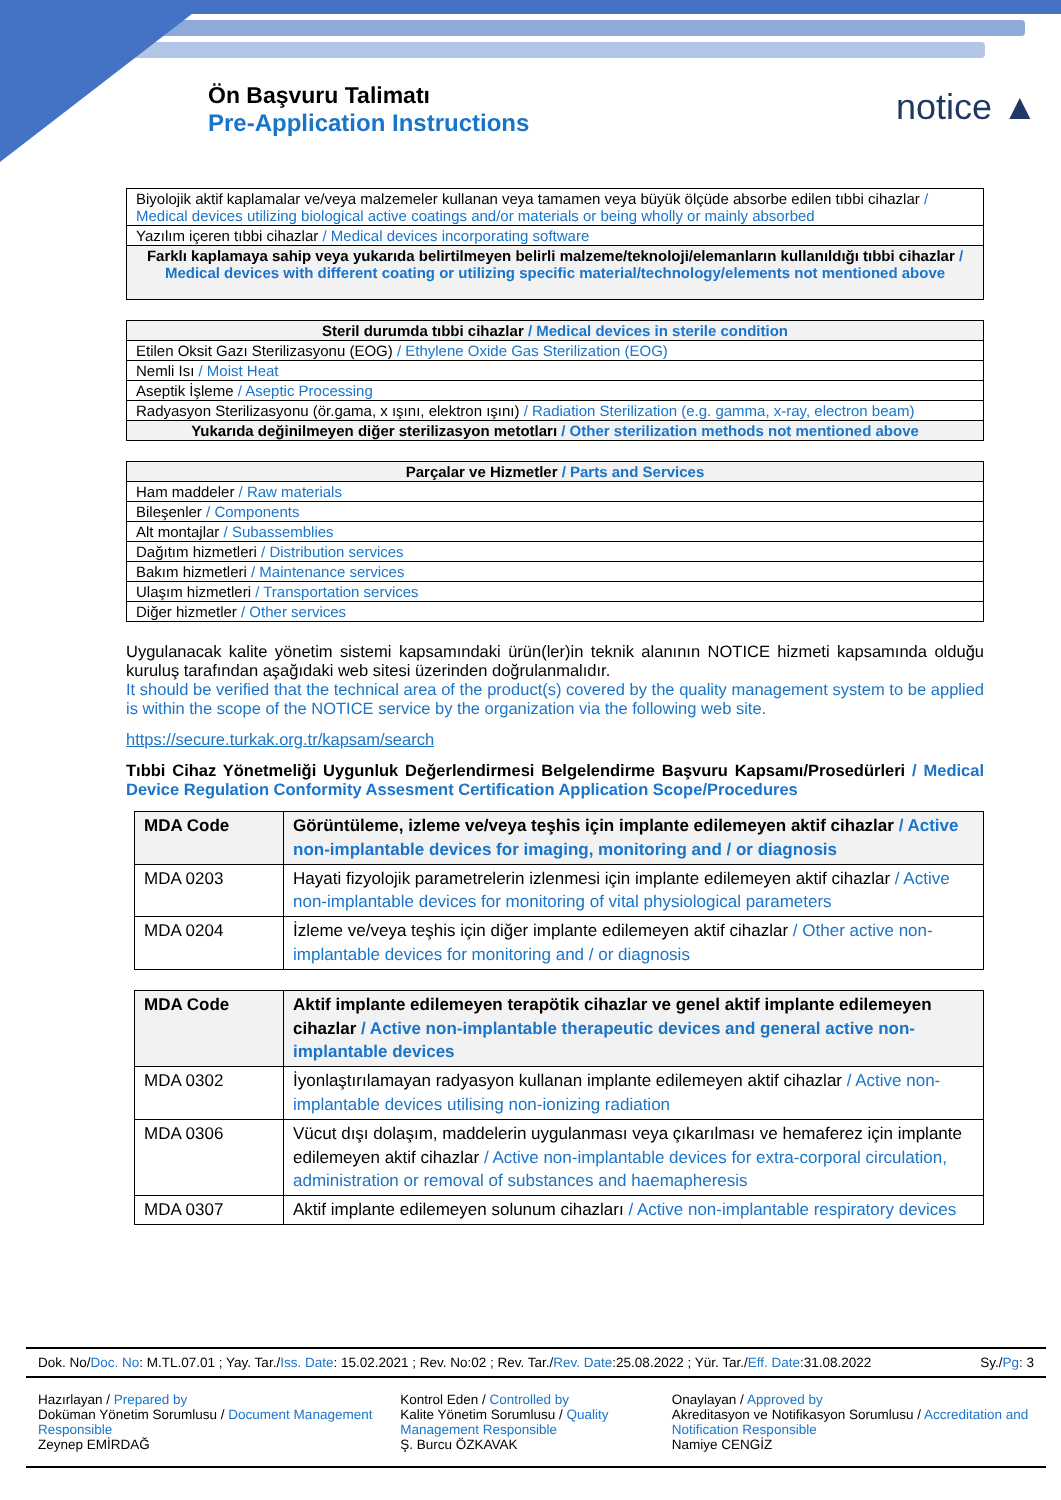Ön Başvuru Talimatı
Pre-Application Instructions
notice ▲
| Biyolojik aktif kaplamalar ve/veya malzemeler kullanan veya tamamen veya büyük ölçüde absorbe edilen tıbbi cihazlar / Medical devices utilizing biological active coatings and/or materials or being wholly or mainly absorbed |
| Yazılım içeren tıbbi cihazlar / Medical devices incorporating software |
| Farklı kaplamaya sahip veya yukarıda belirtilmeyen belirli malzeme/teknoloji/elemanların kullanıldığı tıbbi cihazlar / Medical devices with different coating or utilizing specific material/technology/elements not mentioned above |
| Steril durumda tıbbi cihazlar / Medical devices in sterile condition |
| --- |
| Etilen Oksit Gazı Sterilizasyonu (EOG) / Ethylene Oxide Gas Sterilization (EOG) |
| Nemli Isı / Moist Heat |
| Aseptik İşleme / Aseptic Processing |
| Radyasyon Sterilizasyonu (ör.gama, x ışını, elektron ışını) / Radiation Sterilization (e.g. gamma, x-ray, electron beam) |
| Yukarıda değinilmeyen diğer sterilizasyon metotları / Other sterilization methods not mentioned above |
| Parçalar ve Hizmetler / Parts and Services |
| --- |
| Ham maddeler / Raw materials |
| Bileşenler / Components |
| Alt montajlar / Subassemblies |
| Dağıtım hizmetleri / Distribution services |
| Bakım hizmetleri / Maintenance services |
| Ulaşım hizmetleri / Transportation services |
| Diğer hizmetler / Other services |
Uygulanacak kalite yönetim sistemi kapsamındaki ürün(ler)in teknik alanının NOTICE hizmeti kapsamında olduğu kuruluş tarafından aşağıdaki web sitesi üzerinden doğrulanmalıdır.
It should be verified that the technical area of the product(s) covered by the quality management system to be applied is within the scope of the NOTICE service by the organization via the following web site.
https://secure.turkak.org.tr/kapsam/search
Tıbbi Cihaz Yönetmeliği Uygunluk Değerlendirmesi Belgelendirme Başvuru Kapsamı/Prosedürleri / Medical Device Regulation Conformity Assesment Certification Application Scope/Procedures
| MDA Code | Görüntüleme, izleme ve/veya teşhis için implante edilemeyen aktif cihazlar / Active non-implantable devices for imaging, monitoring and / or diagnosis |
| --- | --- |
| MDA 0203 | Hayati fizyolojik parametrelerin izlenmesi için implante edilemeyen aktif cihazlar / Active non-implantable devices for monitoring of vital physiological parameters |
| MDA 0204 | İzleme ve/veya teşhis için diğer implante edilemeyen aktif cihazlar / Other active non-implantable devices for monitoring and / or diagnosis |
| MDA Code | Aktif implante edilemeyen terapötik cihazlar ve genel aktif implante edilemeyen cihazlar / Active non-implantable therapeutic devices and general active non-implantable devices |
| --- | --- |
| MDA 0302 | İyonlaştırılamayan radyasyon kullanan implante edilemeyen aktif cihazlar / Active non-implantable devices utilising non-ionizing radiation |
| MDA 0306 | Vücut dışı dolaşım, maddelerin uygulanması veya çıkarılması ve hemaferez için implante edilemeyen aktif cihazlar / Active non-implantable devices for extra-corporal circulation, administration or removal of substances and haemapheresis |
| MDA 0307 | Aktif implante edilemeyen solunum cihazları / Active non-implantable respiratory devices |
Dok. No/Doc. No: M.TL.07.01 ; Yay. Tar./Iss. Date: 15.02.2021 ; Rev. No:02 ; Rev. Tar./Rev. Date:25.08.2022 ; Yür. Tar./Eff. Date:31.08.2022 Sy./Pg: 3
Hazırlayan / Prepared by
Doküman Yönetim Sorumlusu / Document Management Responsible
Zeynep EMİRDAĞ
Kontrol Eden / Controlled by
Kalite Yönetim Sorumlusu / Quality Management Responsible
Ş. Burcu ÖZKAVAK
Onaylayan / Approved by
Akreditasyon ve Notifikasyon Sorumlusu / Accreditation and Notification Responsible
Namiye CENGİZ